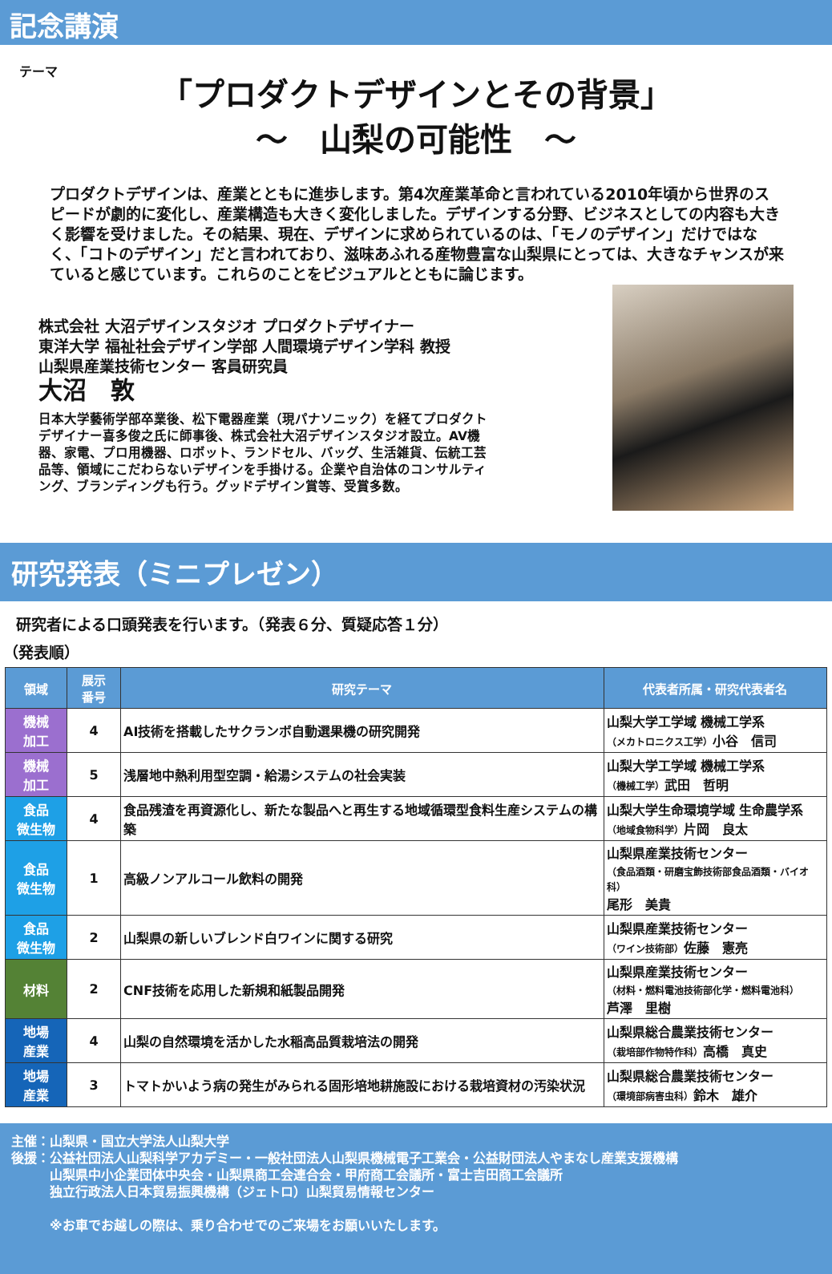記念講演
テーマ
「プロダクトデザインとその背景」
〜　山梨の可能性　〜
プロダクトデザインは、産業とともに進歩します。第4次産業革命と言われている2010年頃から世界のスピードが劇的に変化し、産業構造も大きく変化しました。デザインする分野、ビジネスとしての内容も大きく影響を受けました。その結果、現在、デザインに求められているのは、「モノのデザイン」だけではなく、「コトのデザイン」だと言われており、滋味あふれる産物豊富な山梨県にとっては、大きなチャンスが来ていると感じています。これらのことをビジュアルとともに論じます。
株式会社 大沼デザインスタジオ プロダクトデザイナー
東洋大学 福祉社会デザイン学部 人間環境デザイン学科 教授
山梨県産業技術センター 客員研究員
大沼　敦
日本大学藝術学部卒業後、松下電器産業（現パナソニック）を経てプロダクトデザイナー喜多俊之氏に師事後、株式会社大沼デザインスタジオ設立。AV機器、家電、プロ用機器、ロボット、ランドセル、バッグ、生活雑貨、伝統工芸品等、領域にこだわらないデザインを手掛ける。企業や自治体のコンサルティング、ブランディングも行う。グッドデザイン賞等、受賞多数。
研究発表（ミニプレゼン）
研究者による口頭発表を行います。（発表６分、質疑応答１分）
（発表順）
| 領域 | 展示 番号 | 研究テーマ | 代表者所属・研究代表者名 |
| --- | --- | --- | --- |
| 機械 加工 | 4 | AI技術を搭載したサクランボ自動選果機の研究開発 | 山梨大学工学域 機械工学系 （メカトロニクス工学） 小谷 信司 |
| 機械 加工 | 5 | 浅層地中熱利用型空調・給湯システムの社会実装 | 山梨大学工学域 機械工学系 （機械工学） 武田 哲明 |
| 食品 微生物 | 4 | 食品残渣を再資源化し、新たな製品へと再生する地域循環型食料生産システムの構築 | 山梨大学生命環境学域 生命農学系 （地域食物科学） 片岡 良太 |
| 食品 微生物 | 1 | 高級ノンアルコール飲料の開発 | 山梨県産業技術センター （食品酒類・研磨宝飾技術部食品酒類・バイオ科） 尾形 美貴 |
| 食品 微生物 | 2 | 山梨県の新しいブレンド白ワインに関する研究 | 山梨県産業技術センター （ワイン技術部） 佐藤 憲亮 |
| 材料 | 2 | CNF技術を応用した新規和紙製品開発 | 山梨県産業技術センター （材料・燃料電池技術部化学・燃料電池科） 芦澤 里樹 |
| 地場 産業 | 4 | 山梨の自然環境を活かした水稲高品質栽培法の開発 | 山梨県総合農業技術センター （栽培部作物特作科） 高橋 真史 |
| 地場 産業 | 3 | トマトかいよう病の発生がみられる固形培地耕施設における栽培資材の汚染状況 | 山梨県総合農業技術センター （環境部病害虫科） 鈴木 雄介 |
主催：山梨県・国立大学法人山梨大学
後援：公益社団法人山梨科学アカデミー・一般社団法人山梨県機械電子工業会・公益財団法人やまなし産業支援機構
　　　山梨県中小企業団体中央会・山梨県商工会連合会・甲府商工会議所・富士吉田商工会議所
　　　独立行政法人日本貿易振興機構（ジェトロ）山梨貿易情報センター
　　　※お車でお越しの際は、乗り合わせでのご来場をお願いいたします。